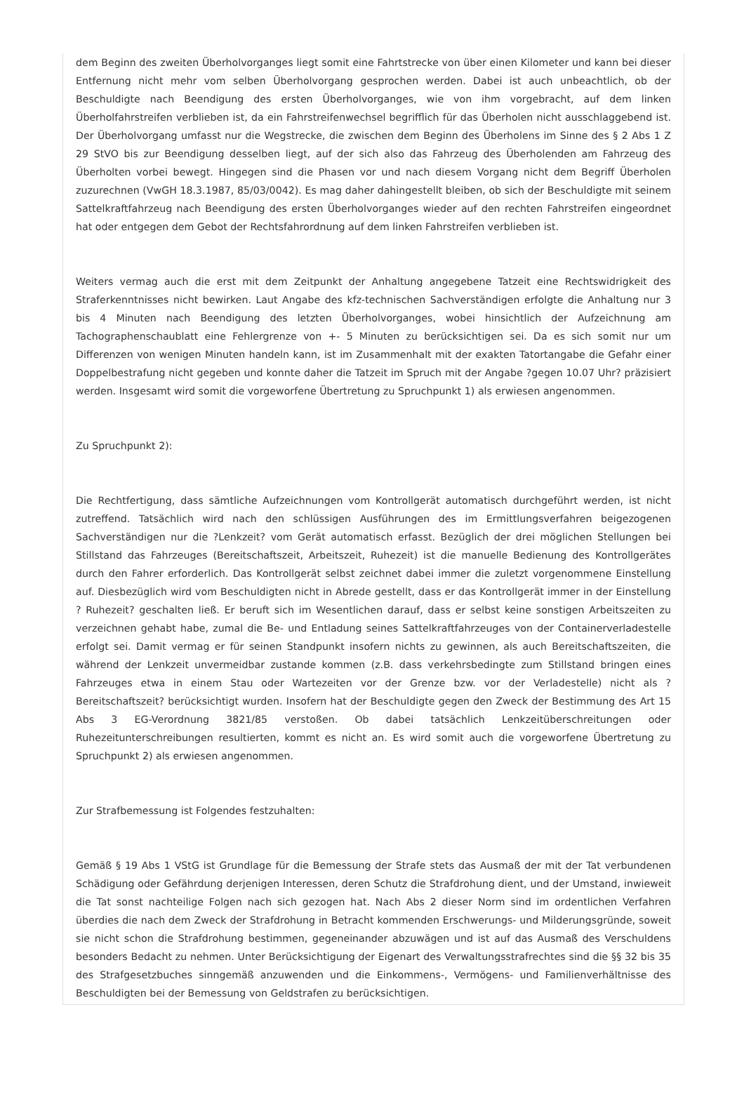dem Beginn des zweiten Überholvorganges liegt somit eine Fahrtstrecke von über einen Kilometer und kann bei dieser Entfernung nicht mehr vom selben Überholvorgang gesprochen werden. Dabei ist auch unbeachtlich, ob der Beschuldigte nach Beendigung des ersten Überholvorganges, wie von ihm vorgebracht, auf dem linken Überholfahrstreifen verblieben ist, da ein Fahrstreifenwechsel begrifflich für das Überholen nicht ausschlaggebend ist. Der Überholvorgang umfasst nur die Wegstrecke, die zwischen dem Beginn des Überholens im Sinne des § 2 Abs 1 Z 29 StVO bis zur Beendigung desselben liegt, auf der sich also das Fahrzeug des Überholenden am Fahrzeug des Überholten vorbei bewegt. Hingegen sind die Phasen vor und nach diesem Vorgang nicht dem Begriff Überholen zuzurechnen (VwGH 18.3.1987, 85/03/0042). Es mag daher dahingestellt bleiben, ob sich der Beschuldigte mit seinem Sattelkraftfahrzeug nach Beendigung des ersten Überholvorganges wieder auf den rechten Fahrstreifen eingeordnet hat oder entgegen dem Gebot der Rechtsfahrordnung auf dem linken Fahrstreifen verblieben ist.
Weiters vermag auch die erst mit dem Zeitpunkt der Anhaltung angegebene Tatzeit eine Rechtswidrigkeit des Straferkenntnisses nicht bewirken. Laut Angabe des kfz-technischen Sachverständigen erfolgte die Anhaltung nur 3 bis 4 Minuten nach Beendigung des letzten Überholvorganges, wobei hinsichtlich der Aufzeichnung am Tachographenschaublatt eine Fehlergrenze von +- 5 Minuten zu berücksichtigen sei. Da es sich somit nur um Differenzen von wenigen Minuten handeln kann, ist im Zusammenhalt mit der exakten Tatortangabe die Gefahr einer Doppelbestrafung nicht gegeben und konnte daher die Tatzeit im Spruch mit der Angabe ?gegen 10.07 Uhr? präzisiert werden. Insgesamt wird somit die vorgeworfene Übertretung zu Spruchpunkt 1) als erwiesen angenommen.
Zu Spruchpunkt 2):
Die Rechtfertigung, dass sämtliche Aufzeichnungen vom Kontrollgerät automatisch durchgeführt werden, ist nicht zutreffend. Tatsächlich wird nach den schlüssigen Ausführungen des im Ermittlungsverfahren beigezogenen Sachverständigen nur die ?Lenkzeit? vom Gerät automatisch erfasst. Bezüglich der drei möglichen Stellungen bei Stillstand das Fahrzeuges (Bereitschaftszeit, Arbeitszeit, Ruhezeit) ist die manuelle Bedienung des Kontrollgerätes durch den Fahrer erforderlich. Das Kontrollgerät selbst zeichnet dabei immer die zuletzt vorgenommene Einstellung auf. Diesbezüglich wird vom Beschuldigten nicht in Abrede gestellt, dass er das Kontrollgerät immer in der Einstellung ? Ruhezeit? geschalten ließ. Er beruft sich im Wesentlichen darauf, dass er selbst keine sonstigen Arbeitszeiten zu verzeichnen gehabt habe, zumal die Be- und Entladung seines Sattelkraftfahrzeuges von der Containerverladestelle erfolgt sei. Damit vermag er für seinen Standpunkt insofern nichts zu gewinnen, als auch Bereitschaftszeiten, die während der Lenkzeit unvermeidbar zustande kommen (z.B. dass verkehrsbedingte zum Stillstand bringen eines Fahrzeuges etwa in einem Stau oder Wartezeiten vor der Grenze bzw. vor der Verladestelle) nicht als ? Bereitschaftszeit? berücksichtigt wurden. Insofern hat der Beschuldigte gegen den Zweck der Bestimmung des Art 15 Abs 3 EG-Verordnung 3821/85 verstoßen. Ob dabei tatsächlich Lenkzeitüberschreitungen oder Ruhezeitunterschreibungen resultierten, kommt es nicht an. Es wird somit auch die vorgeworfene Übertretung zu Spruchpunkt 2) als erwiesen angenommen.
Zur Strafbemessung ist Folgendes festzuhalten:
Gemäß § 19 Abs 1 VStG ist Grundlage für die Bemessung der Strafe stets das Ausmaß der mit der Tat verbundenen Schädigung oder Gefährdung derjenigen Interessen, deren Schutz die Strafdrohung dient, und der Umstand, inwieweit die Tat sonst nachteilige Folgen nach sich gezogen hat. Nach Abs 2 dieser Norm sind im ordentlichen Verfahren überdies die nach dem Zweck der Strafdrohung in Betracht kommenden Erschwerungs- und Milderungsgründe, soweit sie nicht schon die Strafdrohung bestimmen, gegeneinander abzuwägen und ist auf das Ausmaß des Verschuldens besonders Bedacht zu nehmen. Unter Berücksichtigung der Eigenart des Verwaltungsstrafrechtes sind die §§ 32 bis 35 des Strafgesetzbuches sinngemäß anzuwenden und die Einkommens-, Vermögens- und Familienverhältnisse des Beschuldigten bei der Bemessung von Geldstrafen zu berücksichtigen.